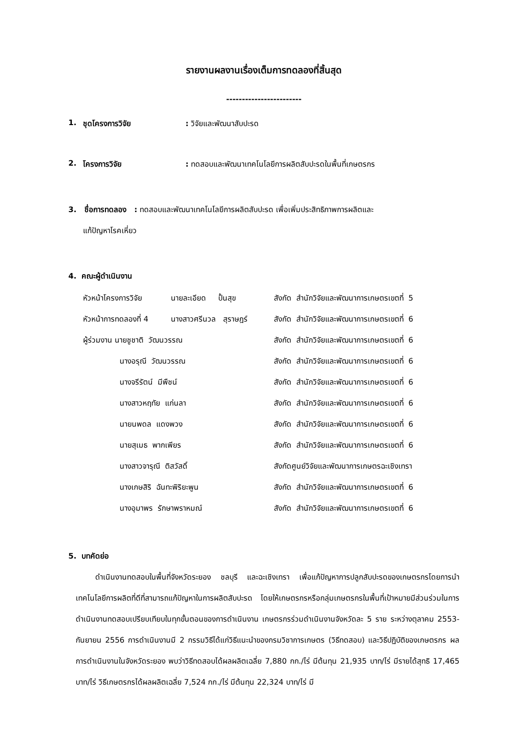รายงานผลงานเรื่องเต็มการทดลองที่สิ้นสุด
------------------------
1. ชุดโครงการวิจัย: วิจัยและพัฒนาสับปะรด
2. โครงการวิจัย: ทดสอบและพัฒนาเทคโนโลยีการผลิตสับปะรดในพื้นที่เกษตรกร
3. ชื่อการทดลอง : ทดสอบและพัฒนาเทคโนโลยีการผลิตสับปะรด เพื่อเพิ่มประสิทธิภาพการผลิตและ
แก้ปัญหาโรคเหี่ยว
4. คณะผู้ดำเนินงาน
| หัวหน้าโครงการวิจัย | นายละเอียด ปั้นสุข | สังกัด สำนักวิจัยและพัฒนาการเกษตรเขตที่ 5 |
| หัวหน้าการทดลองที่ 4 | นางสาวศรีนวล สุราษฎร์ | สังกัด สำนักวิจัยและพัฒนาการเกษตรเขตที่ 6 |
| ผู้ร่วมงาน นายชูชาติ วัฒนวรรณ | | สังกัด สำนักวิจัยและพัฒนาการเกษตรเขตที่ 6 |
| นางอรุณี วัฒนวรรณ | | สังกัด สำนักวิจัยและพัฒนาการเกษตรเขตที่ 6 |
| นางจรีรัตน์ มีพืชน์ | | สังกัด สำนักวิจัยและพัฒนาการเกษตรเขตที่ 6 |
| นางสาวหฤทัย แก่นลา | | สังกัด สำนักวิจัยและพัฒนาการเกษตรเขตที่ 6 |
| นายนพดล แดงพวง | | สังกัด สำนักวิจัยและพัฒนาการเกษตรเขตที่ 6 |
| นายสุเมธ พากเพียร | | สังกัด สำนักวิจัยและพัฒนาการเกษตรเขตที่ 6 |
| นางสาวจารุณี ติสวัสดิ์ | | สังกัดศูนย์วิจัยและพัฒนาการเกษตรฉะเชิงเทรา |
| นางเกษสิริ ฉันทะพิริยะพูน | | สังกัด สำนักวิจัยและพัฒนาการเกษตรเขตที่ 6 |
| นางอุมาพร รักษาพราหมณ์ | | สังกัด สำนักวิจัยและพัฒนาการเกษตรเขตที่ 6 |
5. บทคัดย่อ
ดำเนินงานทดสอบในพื้นที่จังหวัดระยอง ชลบุรี และฉะเชิงเทรา เพื่อแก้ปัญหาการปลูกสับปะรดของเกษตรกรโดยการนำเทคโนโลยีการผลิตที่ดีที่สามารถแก้ปัญหาในการผลิตสับปะรด โดยให้เกษตรกรหรือกลุ่มเกษตรกรในพื้นที่เป้าหมายมีส่วนร่วมในการดำเนินงานทดสอบเปรียบเทียบในทุกขั้นตอนของการดำเนินงาน เกษตรกรร่วมดำเนินงานจังหวัดละ 5 ราย ระหว่างตุลาคม 2553-กันยายน 2556 การดำเนินงานมี 2 กรรมวิธีได้แก่วิธีแนะนำของกรมวิชาการเกษตร (วิธีทดสอบ) และวิธีปฏิบัติของเกษตรกร ผลการดำเนินงานในจังหวัดระยอง พบว่าวิธีทดสอบได้ผลผลิตเฉลี่ย 7,880 กก./ไร่ มีต้นทุน 21,935 บาท/ไร่ มีรายได้สุทธิ 17,465 บาท/ไร่ วิธีเกษตรกรได้ผลผลิตเฉลี่ย 7,524 กก./ไร่ มีต้นทุน 22,324 บาท/ไร่ มี